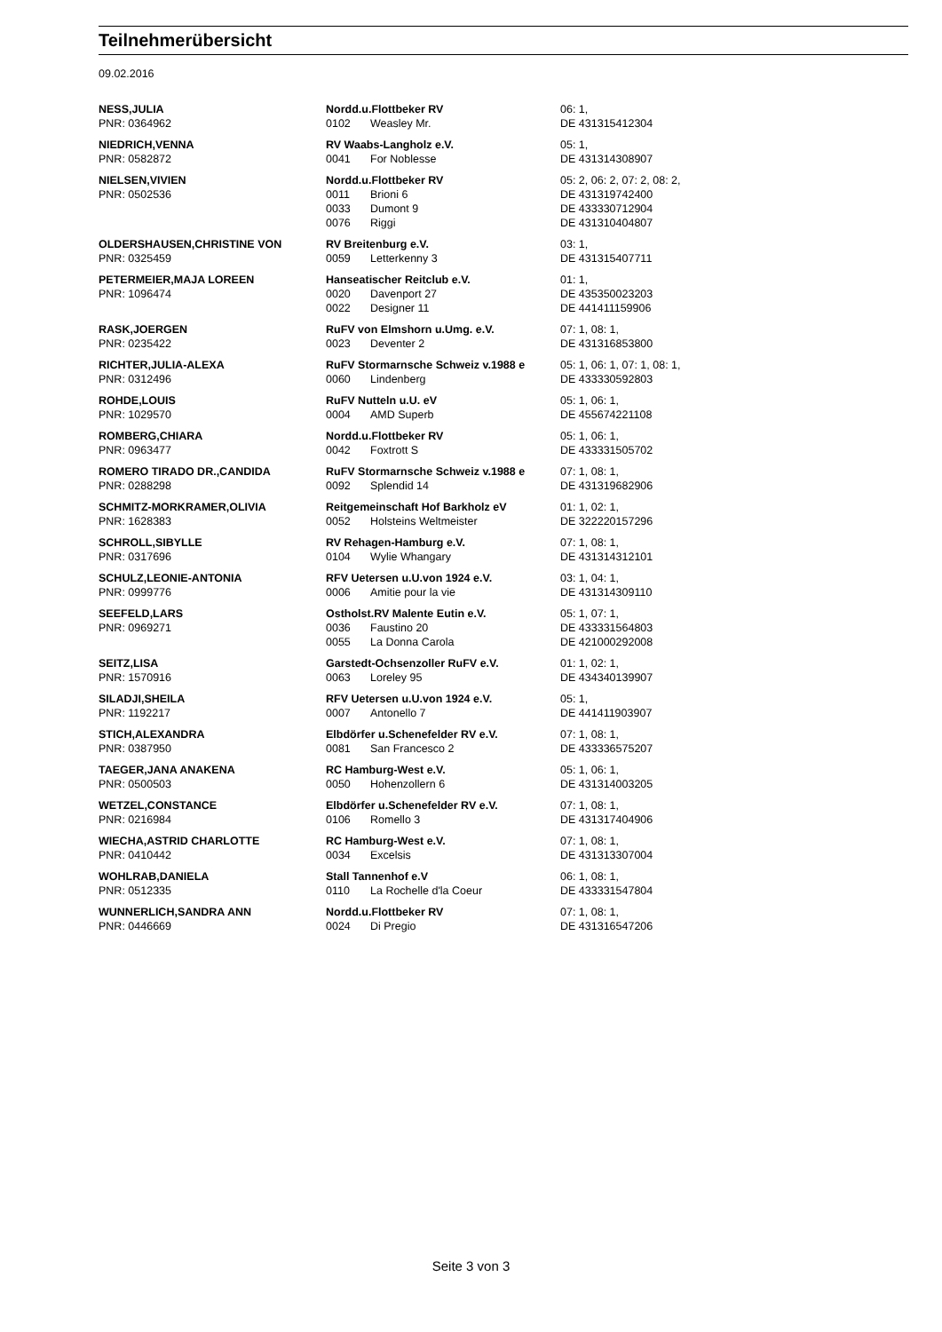Teilnehmerübersicht
09.02.2016
| NESS,JULIA | Nordd.u.Flottbeker RV | | 06: 1, |
| PNR: 0364962 | 0102 | Weasley Mr. | DE 431315412304 |
| NIEDRICH,VENNA | RV Waabs-Langholz e.V. | | 05: 1, |
| PNR: 0582872 | 0041 | For Noblesse | DE 431314308907 |
| NIELSEN,VIVIEN | Nordd.u.Flottbeker RV | | 05: 2, 06: 2, 07: 2, 08: 2, |
| PNR: 0502536 | 0011 | Brioni 6 | DE 431319742400 |
| | 0033 | Dumont 9 | DE 433330712904 |
| | 0076 | Riggi | DE 431310404807 |
| OLDERSHAUSEN,CHRISTINE VON | RV Breitenburg e.V. | | 03: 1, |
| PNR: 0325459 | 0059 | Letterkenny 3 | DE 431315407711 |
| PETERMEIER,MAJA LOREEN | Hanseatischer Reitclub e.V. | | 01: 1, |
| PNR: 1096474 | 0020 | Davenport 27 | DE 435350023203 |
| | 0022 | Designer 11 | DE 441411159906 |
| RASK,JOERGEN | RuFV von Elmshorn u.Umg. e.V. | | 07: 1, 08: 1, |
| PNR: 0235422 | 0023 | Deventer 2 | DE 431316853800 |
| RICHTER,JULIA-ALEXA | RuFV Stormarnsche Schweiz v.1988 e | | 05: 1, 06: 1, 07: 1, 08: 1, |
| PNR: 0312496 | 0060 | Lindenberg | DE 433330592803 |
| ROHDE,LOUIS | RuFV Nutteln u.U. eV | | 05: 1, 06: 1, |
| PNR: 1029570 | 0004 | AMD Superb | DE 455674221108 |
| ROMBERG,CHIARA | Nordd.u.Flottbeker RV | | 05: 1, 06: 1, |
| PNR: 0963477 | 0042 | Foxtrott S | DE 433331505702 |
| ROMERO TIRADO DR.,CANDIDA | RuFV Stormarnsche Schweiz v.1988 e | | 07: 1, 08: 1, |
| PNR: 0288298 | 0092 | Splendid 14 | DE 431319682906 |
| SCHMITZ-MORKRAMER,OLIVIA | Reitgemeinschaft Hof Barkholz eV | | 01: 1, 02: 1, |
| PNR: 1628383 | 0052 | Holsteins Weltmeister | DE 322220157296 |
| SCHROLL,SIBYLLE | RV Rehagen-Hamburg e.V. | | 07: 1, 08: 1, |
| PNR: 0317696 | 0104 | Wylie Whangary | DE 431314312101 |
| SCHULZ,LEONIE-ANTONIA | RFV Uetersen u.U.von 1924 e.V. | | 03: 1, 04: 1, |
| PNR: 0999776 | 0006 | Amitie pour la vie | DE 431314309110 |
| SEEFELD,LARS | Ostholst.RV Malente Eutin e.V. | | 05: 1, 07: 1, |
| PNR: 0969271 | 0036 | Faustino 20 | DE 433331564803 |
| | 0055 | La Donna Carola | DE 421000292008 |
| SEITZ,LISA | Garstedt-Ochsenzoller RuFV e.V. | | 01: 1, 02: 1, |
| PNR: 1570916 | 0063 | Loreley 95 | DE 434340139907 |
| SILADJI,SHEILA | RFV Uetersen u.U.von 1924 e.V. | | 05: 1, |
| PNR: 1192217 | 0007 | Antonello 7 | DE 441411903907 |
| STICH,ALEXANDRA | Elbdörfer u.Schenefelder RV e.V. | | 07: 1, 08: 1, |
| PNR: 0387950 | 0081 | San Francesco 2 | DE 433336575207 |
| TAEGER,JANA ANAKENA | RC Hamburg-West e.V. | | 05: 1, 06: 1, |
| PNR: 0500503 | 0050 | Hohenzollern 6 | DE 431314003205 |
| WETZEL,CONSTANCE | Elbdörfer u.Schenefelder RV e.V. | | 07: 1, 08: 1, |
| PNR: 0216984 | 0106 | Romello 3 | DE 431317404906 |
| WIECHA,ASTRID CHARLOTTE | RC Hamburg-West e.V. | | 07: 1, 08: 1, |
| PNR: 0410442 | 0034 | Excelsis | DE 431313307004 |
| WOHLRAB,DANIELA | Stall Tannenhof e.V | | 06: 1, 08: 1, |
| PNR: 0512335 | 0110 | La Rochelle d'la Coeur | DE 433331547804 |
| WUNNERLICH,SANDRA ANN | Nordd.u.Flottbeker RV | | 07: 1, 08: 1, |
| PNR: 0446669 | 0024 | Di Pregio | DE 431316547206 |
Seite 3 von 3